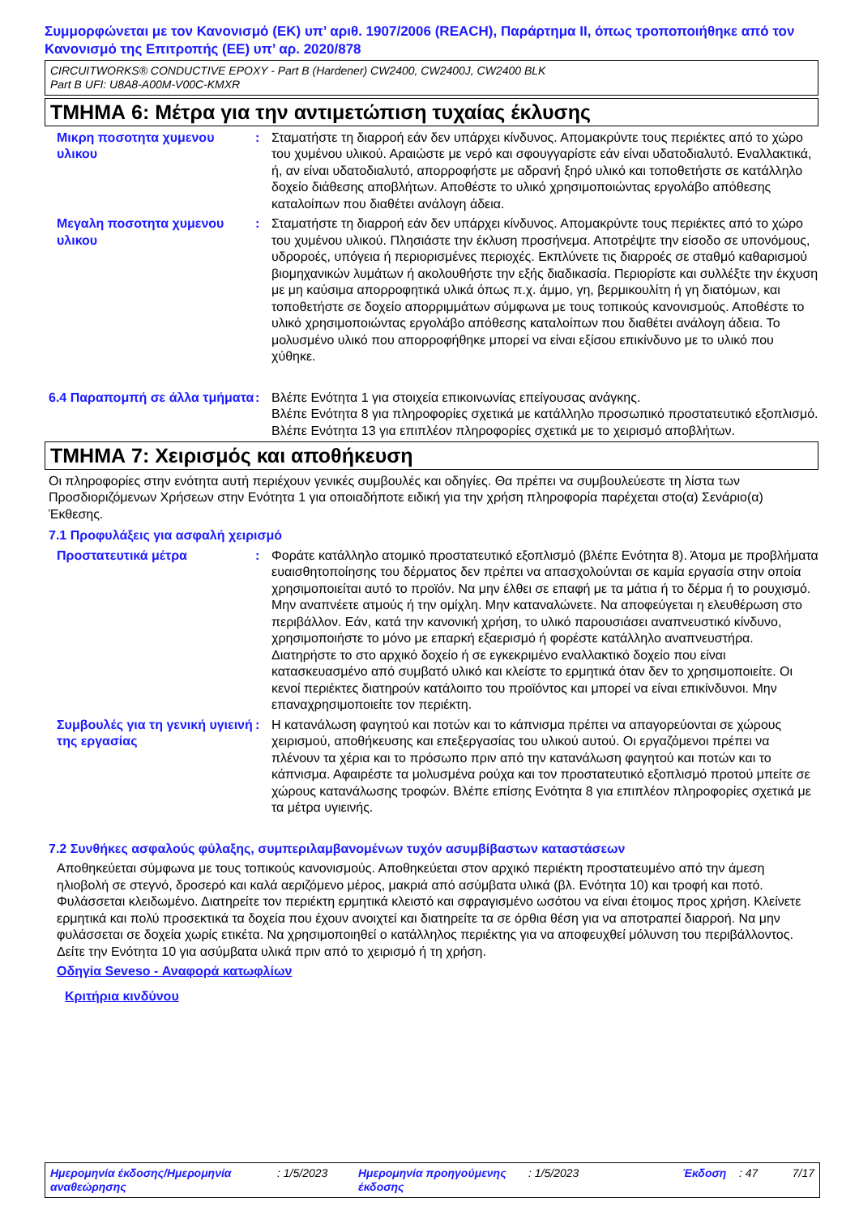Συμμορφώνεται με τον Κανονισμό (ΕΚ) υπ’ αριθ. 1907/2006 (REACH), Παράρτημα ΙΙ, όπως τροποποιήθηκε από τον Κανονισμό της Επιτροπής (ΕΕ) υπ’ αρ. 2020/878
CIRCUITWORKS® CONDUCTIVE EPOXY - Part B (Hardener) CW2400, CW2400J, CW2400 BLK
Part B UFI: U8A8-A00M-V00C-KMXR
ΤΜΗΜΑ 6: Μέτρα για την αντιμετώπιση τυχαίας έκλυσης
Μικρη ποσοτητα χυμενου υλικου
: Σταματήστε τη διαρροή εάν δεν υπάρχει κίνδυνος. Απομακρύντε τους περιέκτες από το χώρο του χυμένου υλικού. Αραιώστε με νερό και σφουγγαρίστε εάν είναι υδατοδιαλυτό. Εναλλακτικά, ή, αν είναι υδατοδιαλυτό, απορροφήστε με αδρανή ξηρό υλικό και τοποθετήστε σε κατάλληλο δοχείο διάθεσης αποβλήτων. Αποθέστε το υλικό χρησιμοποιώντας εργολάβο απόθεσης καταλοίπων που διαθέτει ανάλογη άδεια.
Μεγαλη ποσοτητα χυμενου υλικου
: Σταματήστε τη διαρροή εάν δεν υπάρχει κίνδυνος. Απομακρύντε τους περιέκτες από το χώρο του χυμένου υλικού. Πλησιάστε την έκλυση προσήνεμα. Αποτρέψτε την είσοδο σε υπονόμους, υδροροές, υπόγεια ή περιορισμένες περιοχές. Εκπλύνετε τις διαρροές σε σταθμό καθαρισμού βιομηχανικών λυμάτων ή ακολουθήστε την εξής διαδικασία. Περιορίστε και συλλέξτε την έκχυση με μη καύσιμα απορροφητικά υλικά όπως π.χ. άμμο, γη, βερμικουλίτη ή γη διατόμων, και τοποθετήστε σε δοχείο απορριμμάτων σύμφωνα με τους τοπικούς κανονισμούς. Αποθέστε το υλικό χρησιμοποιώντας εργολάβο απόθεσης καταλοίπων που διαθέτει ανάλογη άδεια. Το μολυσμένο υλικό που απορροφήθηκε μπορεί να είναι εξίσου επικίνδυνο με το υλικό που χύθηκε.
6.4 Παραπομπή σε άλλα τμήματα
: Βλέπε Ενότητα 1 για στοιχεία επικοινωνίας επείγουσας ανάγκης.
Βλέπε Ενότητα 8 για πληροφορίες σχετικά με κατάλληλο προσωπικό προστατευτικό εξοπλισμό.
Βλέπε Ενότητα 13 για επιπλέον πληροφορίες σχετικά με το χειρισμό αποβλήτων.
ΤΜΗΜΑ 7: Χειρισμός και αποθήκευση
Οι πληροφορίες στην ενότητα αυτή περιέχουν γενικές συμβουλές και οδηγίες. Θα πρέπει να συμβουλεύεστε τη λίστα των Προσδιοριζόμενων Χρήσεων στην Ενότητα 1 για οποιαδήποτε ειδική για την χρήση πληροφορία παρέχεται στο(α) Σενάριο(α) Έκθεσης.
7.1 Προφυλάξεις για ασφαλή χειρισμό
Προστατευτικά μέτρα : Φοράτε κατάλληλο ατομικό προστατευτικό εξοπλισμό (βλέπε Ενότητα 8). Άτομα με προβλήματα ευαισθητοποίησης του δέρματος δεν πρέπει να απασχολούνται σε καμία εργασία στην οποία χρησιμοποιείται αυτό το προϊόν. Να μην έλθει σε επαφή με τα μάτια ή το δέρμα ή το ρουχισμό. Μην αναπνέετε ατμούς ή την ομίχλη. Μην καταναλώνετε. Να αποφεύγεται η ελευθέρωση στο περιβάλλον. Εάν, κατά την κανονική χρήση, το υλικό παρουσιάσει αναπνευστικό κίνδυνο, χρησιμοποιήστε το μόνο με επαρκή εξαερισμό ή φορέστε κατάλληλο αναπνευστήρα. Διατηρήστε το στο αρχικό δοχείο ή σε εγκεκριμένο εναλλακτικό δοχείο που είναι κατασκευασμένο από συμβατό υλικό και κλείστε το ερμητικά όταν δεν το χρησιμοποιείτε. Οι κενοί περιέκτες διατηρούν κατάλοιπο του προϊόντος και μπορεί να είναι επικίνδυνοι. Μην επαναχρησιμοποιείτε τον περιέκτη.
Συμβουλές για τη γενική υγιεινή της εργασίας
: Η κατανάλωση φαγητού και ποτών και το κάπνισμα πρέπει να απαγορεύονται σε χώρους χειρισμού, αποθήκευσης και επεξεργασίας του υλικού αυτού. Οι εργαζόμενοι πρέπει να πλένουν τα χέρια και το πρόσωπο πριν από την κατανάλωση φαγητού και ποτών και το κάπνισμα. Αφαιρέστε τα μολυσμένα ρούχα και τον προστατευτικό εξοπλισμό προτού μπείτε σε χώρους κατανάλωσης τροφών. Βλέπε επίσης Ενότητα 8 για επιπλέον πληροφορίες σχετικά με τα μέτρα υγιεινής.
7.2 Συνθήκες ασφαλούς φύλαξης, συμπεριλαμβανομένων τυχόν ασυμβίβαστων καταστάσεων
Αποθηκεύεται σύμφωνα με τους τοπικούς κανονισμούς. Αποθηκεύεται στον αρχικό περιέκτη προστατευμένο από την άμεση ηλιοβολή σε στεγνό, δροσερό και καλά αεριζόμενο μέρος, μακριά από ασύμβατα υλικά (βλ. Ενότητα 10) και τροφή και ποτό. Φυλάσσεται κλειδωμένο. Διατηρείτε τον περιέκτη ερμητικά κλειστό και σφραγισμένο ωσότου να είναι έτοιμος προς χρήση. Κλείνετε ερμητικά και πολύ προσεκτικά τα δοχεία που έχουν ανοιχτεί και διατηρείτε τα σε όρθια θέση για να αποτραπεί διαρροή. Να μην φυλάσσεται σε δοχεία χωρίς ετικέτα. Να χρησιμοποιηθεί ο κατάλληλος περιέκτης για να αποφευχθεί μόλυνση του περιβάλλοντος. Δείτε την Ενότητα 10 για ασύμβατα υλικά πριν από το χειρισμό ή τη χρήση.
Οδηγία Seveso - Αναφορά κατωφλίων
Κριτήρια κινδύνου
Ημερομηνία έκδοσης/Ημερομηνία αναθεώρησης
: 1/5/2023 Ημερομηνία προηγούμενης έκδοσης
: 1/5/2023 Έκδοση : 47 7/17